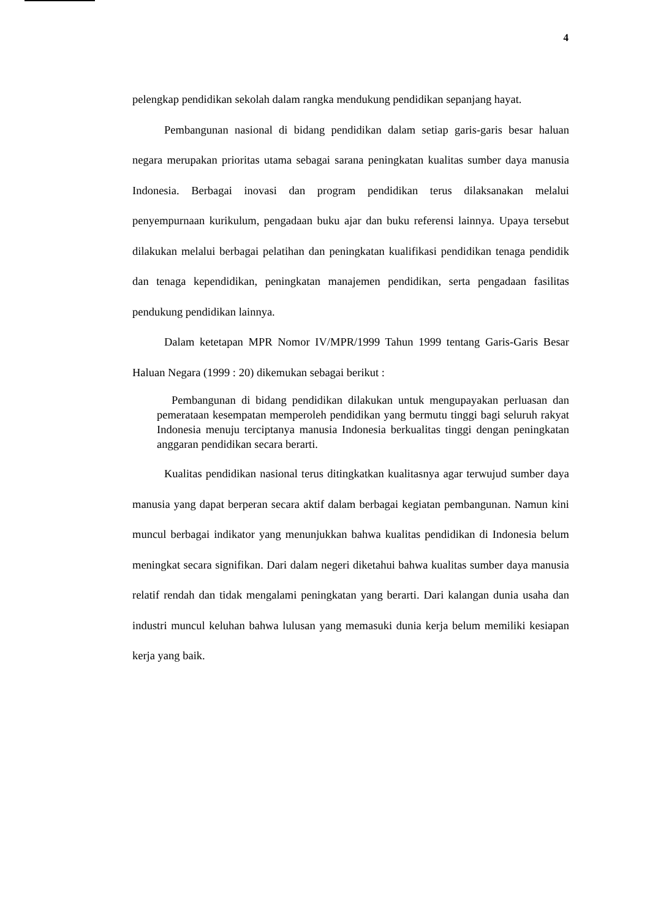4
pelengkap pendidikan sekolah dalam rangka mendukung pendidikan sepanjang hayat.
Pembangunan nasional di bidang pendidikan dalam setiap garis-garis besar haluan negara merupakan prioritas utama sebagai sarana peningkatan kualitas sumber daya manusia Indonesia. Berbagai inovasi dan program pendidikan terus dilaksanakan melalui penyempurnaan kurikulum, pengadaan buku ajar dan buku referensi lainnya. Upaya tersebut dilakukan melalui berbagai pelatihan dan peningkatan kualifikasi pendidikan tenaga pendidik dan tenaga kependidikan, peningkatan manajemen pendidikan, serta pengadaan fasilitas pendukung pendidikan lainnya.
Dalam ketetapan MPR Nomor IV/MPR/1999 Tahun 1999 tentang Garis-Garis Besar Haluan Negara (1999 : 20) dikemukan sebagai berikut :
Pembangunan di bidang pendidikan dilakukan untuk mengupayakan perluasan dan pemerataan kesempatan memperoleh pendidikan yang bermutu tinggi bagi seluruh rakyat Indonesia menuju terciptanya manusia Indonesia berkualitas tinggi dengan peningkatan anggaran pendidikan secara berarti.
Kualitas pendidikan nasional terus ditingkatkan kualitasnya agar terwujud sumber daya manusia yang dapat berperan secara aktif dalam berbagai kegiatan pembangunan. Namun kini muncul berbagai indikator yang menunjukkan bahwa kualitas pendidikan di Indonesia belum meningkat secara signifikan. Dari dalam negeri diketahui bahwa kualitas sumber daya manusia relatif rendah dan tidak mengalami peningkatan yang berarti. Dari kalangan dunia usaha dan industri muncul keluhan bahwa lulusan yang memasuki dunia kerja belum memiliki kesiapan kerja yang baik.